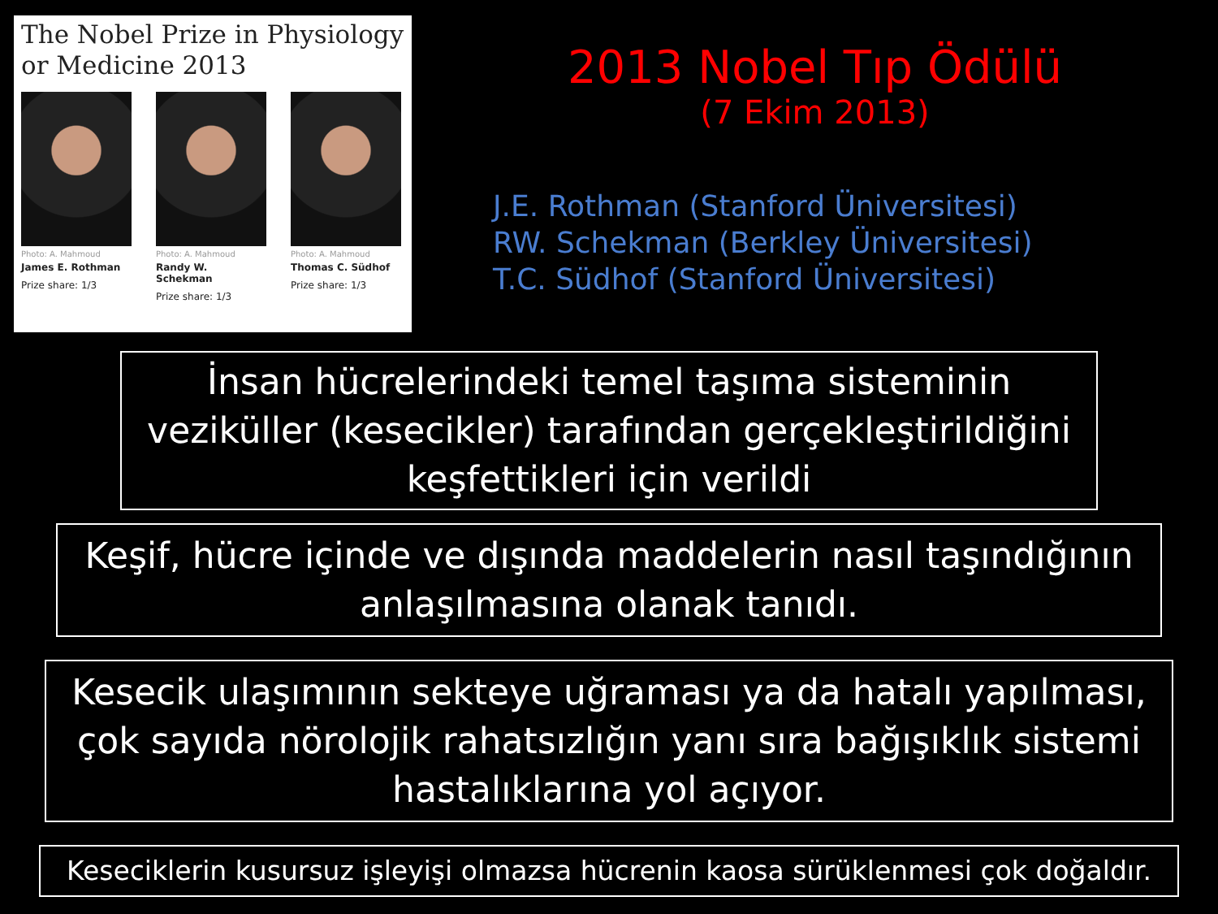The Nobel Prize in Physiology or Medicine 2013
Photo: A. Mahmoud
James E. Rothman
Prize share: 1/3
Photo: A. Mahmoud
Randy W. Schekman
Prize share: 1/3
Photo: A. Mahmoud
Thomas C. Südhof
Prize share: 1/3
2013 Nobel Tıp Ödülü
(7 Ekim 2013)
J.E. Rothman (Stanford Üniversitesi)
RW. Schekman (Berkley Üniversitesi)
T.C. Südhof (Stanford Üniversitesi)
İnsan hücrelerindeki temel taşıma sisteminin veziküller (kesecikler) tarafından gerçekleştirildiğini keşfettikleri için verildi
Keşif, hücre içinde ve dışında maddelerin nasıl taşındığının anlaşılmasına olanak tanıdı.
Kesecik ulaşımının sekteye uğraması ya da hatalı yapılması, çok sayıda nörolojik rahatsızlığın yanı sıra bağışıklık sistemi hastalıklarına yol açıyor.
Keseciklerin kusursuz işleyişi olmazsa hücrenin kaosa sürüklenmesi çok doğaldır.